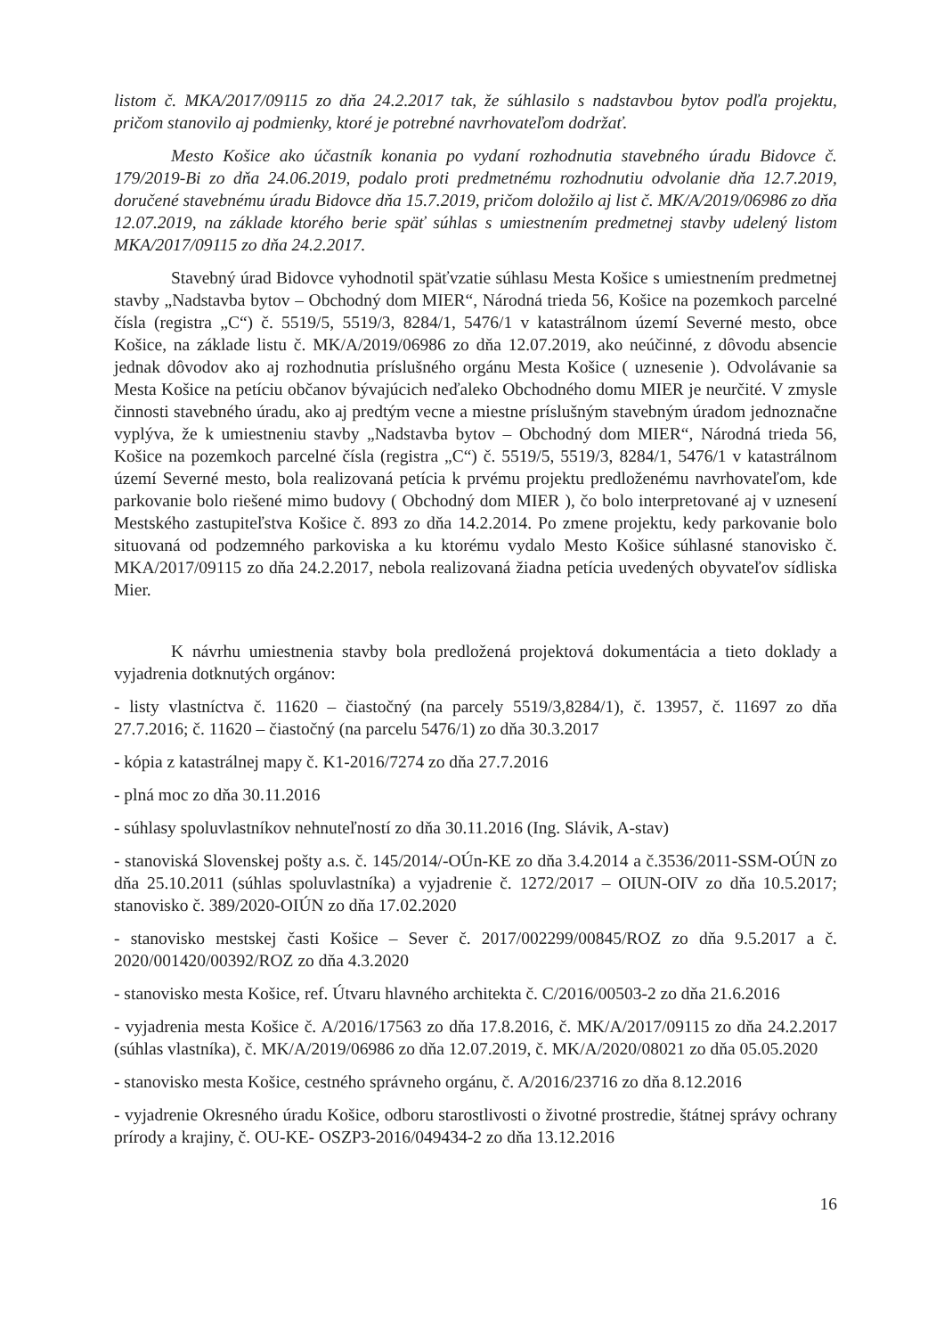listom č. MKA/2017/09115 zo dňa 24.2.2017 tak, že súhlasilo s nadstavbou bytov podľa projektu, pričom stanovilo aj podmienky, ktoré je potrebné navrhovateľom dodržať.
Mesto Košice ako účastník konania po vydaní rozhodnutia stavebného úradu Bidovce č. 179/2019-Bi zo dňa 24.06.2019, podalo proti predmetnému rozhodnutiu odvolanie dňa 12.7.2019, doručené stavebnému úradu Bidovce dňa 15.7.2019, pričom doložilo aj list č. MK/A/2019/06986 zo dňa 12.07.2019, na základe ktorého berie späť súhlas s umiestnením predmetnej stavby udelený listom MKA/2017/09115 zo dňa 24.2.2017.
Stavebný úrad Bidovce vyhodnotil späťvzatie súhlasu Mesta Košice s umiestnením predmetnej stavby „Nadstavba bytov – Obchodný dom MIER“, Národná trieda 56, Košice na pozemkoch parcelné čísla (registra „C“) č. 5519/5, 5519/3, 8284/1, 5476/1 v katastrálnom území Severné mesto, obce Košice, na základe listu č. MK/A/2019/06986 zo dňa 12.07.2019, ako neúčinné, z dôvodu absencie jednak dôvodov ako aj rozhodnutia príslušného orgánu Mesta Košice ( uznesenie ). Odvolávanie sa Mesta Košice na petíciu občanov bývajúcich neďaleko Obchodného domu MIER je neurčité. V zmysle činnosti stavebného úradu, ako aj predtým vecne a miestne príslušným stavebným úradom jednoznačne vyplýva, že k umiestneniu stavby „Nadstavba bytov – Obchodný dom MIER“, Národná trieda 56, Košice na pozemkoch parcelné čísla (registra „C“) č. 5519/5, 5519/3, 8284/1, 5476/1 v katastrálnom území Severné mesto, bola realizovaná petícia k prvému projektu predloženému navrhovateľom, kde parkovanie bolo riešené mimo budovy ( Obchodný dom MIER ), čo bolo interpretované aj v uznesení Mestského zastupiteľstva Košice č. 893 zo dňa 14.2.2014. Po zmene projektu, kedy parkovanie bolo situovaná od podzemného parkoviska a ku ktorému vydalo Mesto Košice súhlasné stanovisko č. MKA/2017/09115 zo dňa 24.2.2017, nebola realizovaná žiadna petícia uvedených obyvateľov sídliska Mier.
K návrhu umiestnenia stavby bola predložená projektová dokumentácia a tieto doklady a vyjadrenia dotknutých orgánov:
- listy vlastníctva č. 11620 – čiastočný (na parcely 5519/3,8284/1), č. 13957, č. 11697 zo dňa 27.7.2016; č. 11620 – čiastočný (na parcelu 5476/1) zo dňa 30.3.2017
- kópia z katastrálnej mapy č. K1-2016/7274 zo dňa 27.7.2016
- plná moc zo dňa 30.11.2016
- súhlasy spoluvlastníkov nehnuteľností zo dňa 30.11.2016 (Ing. Slávik, A-stav)
- stanoviská Slovenskej pošty a.s. č. 145/2014/-OÚn-KE zo dňa 3.4.2014 a č.3536/2011-SSM-OÚN zo dňa 25.10.2011 (súhlas spoluvlastníka) a vyjadrenie č. 1272/2017 – OIUN-OIV zo dňa 10.5.2017; stanovisko č. 389/2020-OIÚN zo dňa 17.02.2020
- stanovisko mestskej časti Košice – Sever č. 2017/002299/00845/ROZ zo dňa 9.5.2017 a č. 2020/001420/00392/ROZ zo dňa 4.3.2020
- stanovisko mesta Košice, ref. Útvaru hlavného architekta č. C/2016/00503-2 zo dňa 21.6.2016
- vyjadrenia mesta Košice č. A/2016/17563 zo dňa 17.8.2016, č. MK/A/2017/09115 zo dňa 24.2.2017 (súhlas vlastníka), č. MK/A/2019/06986 zo dňa 12.07.2019, č. MK/A/2020/08021 zo dňa 05.05.2020
- stanovisko mesta Košice, cestného správneho orgánu, č. A/2016/23716 zo dňa 8.12.2016
- vyjadrenie Okresného úradu Košice, odboru starostlivosti o životné prostredie, štátnej správy ochrany prírody a krajiny, č. OU-KE- OSZP3-2016/049434-2 zo dňa 13.12.2016
16